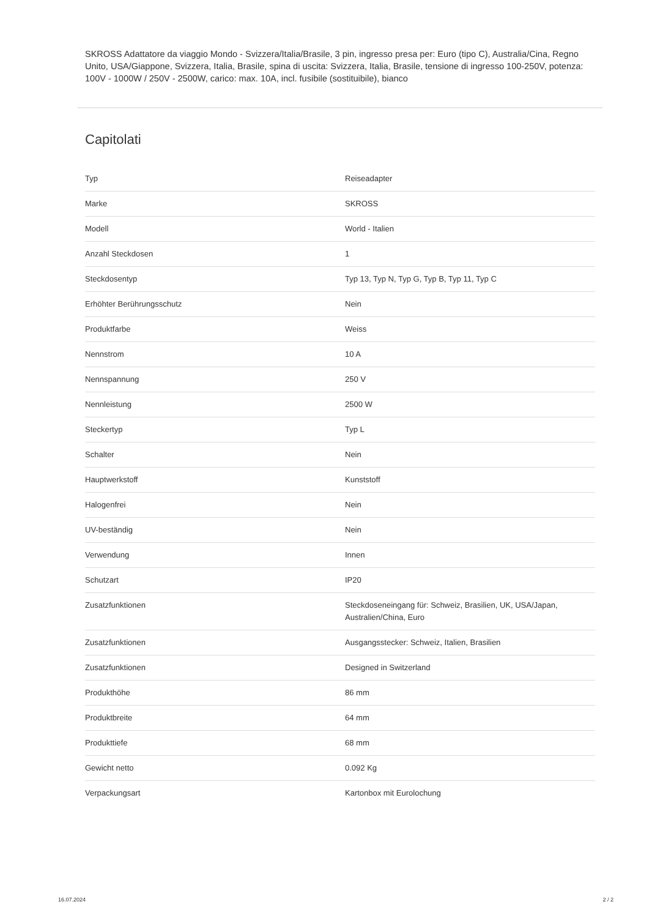SKROSS Adattatore da viaggio Mondo - Svizzera/Italia/Brasile, 3 pin, ingresso presa per: Euro (tipo C), Australia/Cina, Regno Unito, USA/Giappone, Svizzera, Italia, Brasile, spina di uscita: Svizzera, Italia, Brasile, tensione di ingresso 100-250V, potenza: 100V - 1000W / 250V - 2500W, carico: max. 10A, incl. fusibile (sostituibile), bianco
Capitolati
| Typ | Reiseadapter |
| Marke | SKROSS |
| Modell | World - Italien |
| Anzahl Steckdosen | 1 |
| Steckdosentyp | Typ 13, Typ N, Typ G, Typ B, Typ 11, Typ C |
| Erhöhter Berührungsschutz | Nein |
| Produktfarbe | Weiss |
| Nennstrom | 10 A |
| Nennspannung | 250 V |
| Nennleistung | 2500 W |
| Steckertyp | Typ L |
| Schalter | Nein |
| Hauptwerkstoff | Kunststoff |
| Halogenfrei | Nein |
| UV-beständig | Nein |
| Verwendung | Innen |
| Schutzart | IP20 |
| Zusatzfunktionen | Steckdoseneingang für: Schweiz, Brasilien, UK, USA/Japan, Australien/China, Euro |
| Zusatzfunktionen | Ausgangsstecker: Schweiz, Italien, Brasilien |
| Zusatzfunktionen | Designed in Switzerland |
| Produkthöhe | 86 mm |
| Produktbreite | 64 mm |
| Produkttiefe | 68 mm |
| Gewicht netto | 0.092 Kg |
| Verpackungsart | Kartonbox mit Eurolochung |
16.07.2024 2 / 2